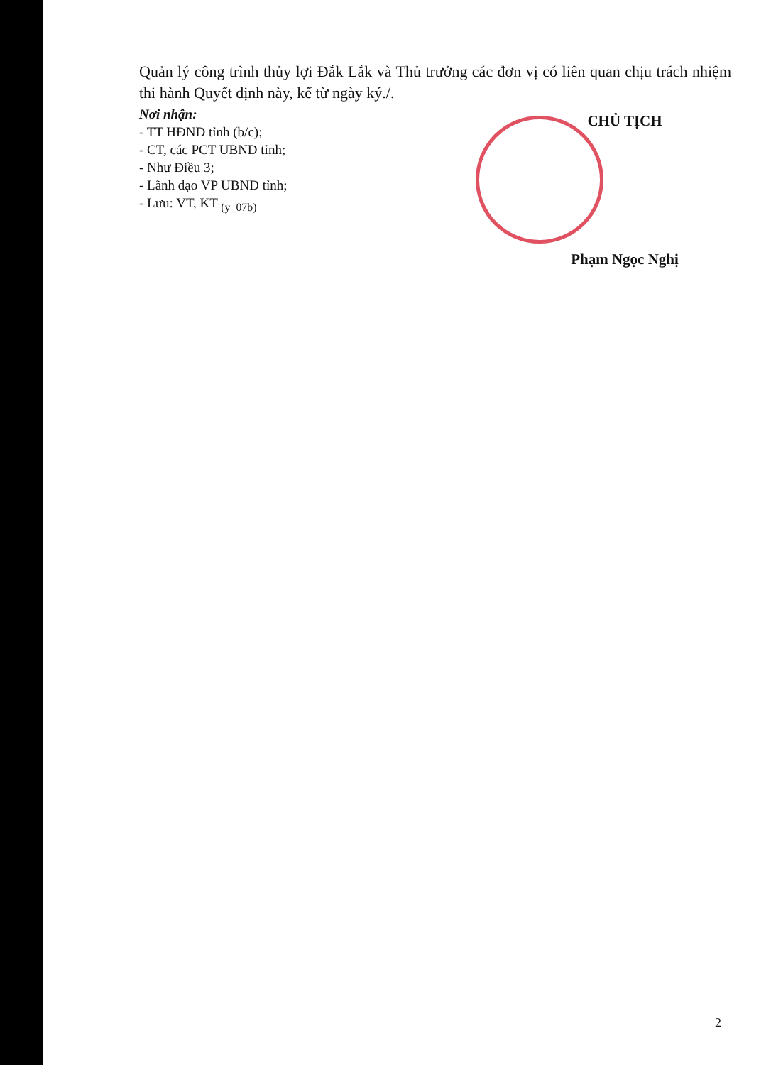Quản lý công trình thủy lợi Đắk Lắk và Thủ trưởng các đơn vị có liên quan chịu trách nhiệm thi hành Quyết định này, kể từ ngày ký./.
Nơi nhận:
- TT HĐND tỉnh (b/c);
- CT, các PCT UBND tỉnh;
- Như Điều 3;
- Lãnh đạo VP UBND tỉnh;
- Lưu: VT, KT <sub>(y_07b)</sub>
CHỦ TỊCH
Phạm Ngọc Nghị
2